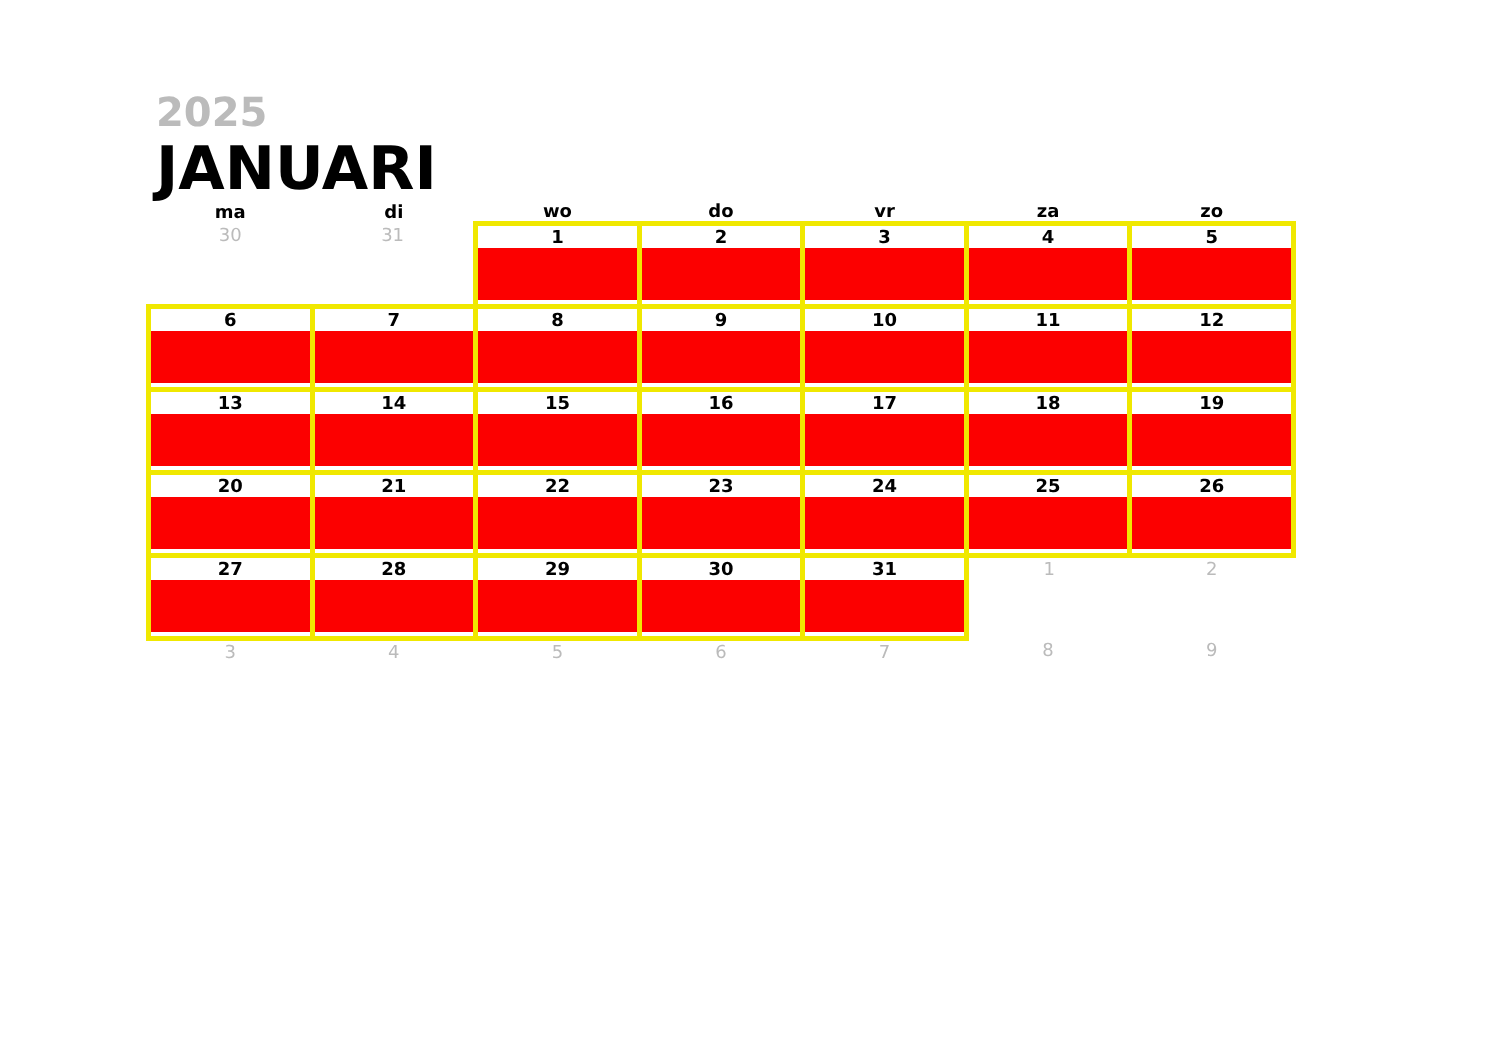2025
JANUARI
| ma | di | wo | do | vr | za | zo |
| --- | --- | --- | --- | --- | --- | --- |
| 30 | 31 | 1 | 2 | 3 | 4 | 5 |
| 6 | 7 | 8 | 9 | 10 | 11 | 12 |
| 13 | 14 | 15 | 16 | 17 | 18 | 19 |
| 20 | 21 | 22 | 23 | 24 | 25 | 26 |
| 27 | 28 | 29 | 30 | 31 | 1 | 2 |
| 3 | 4 | 5 | 6 | 7 | 8 | 9 |